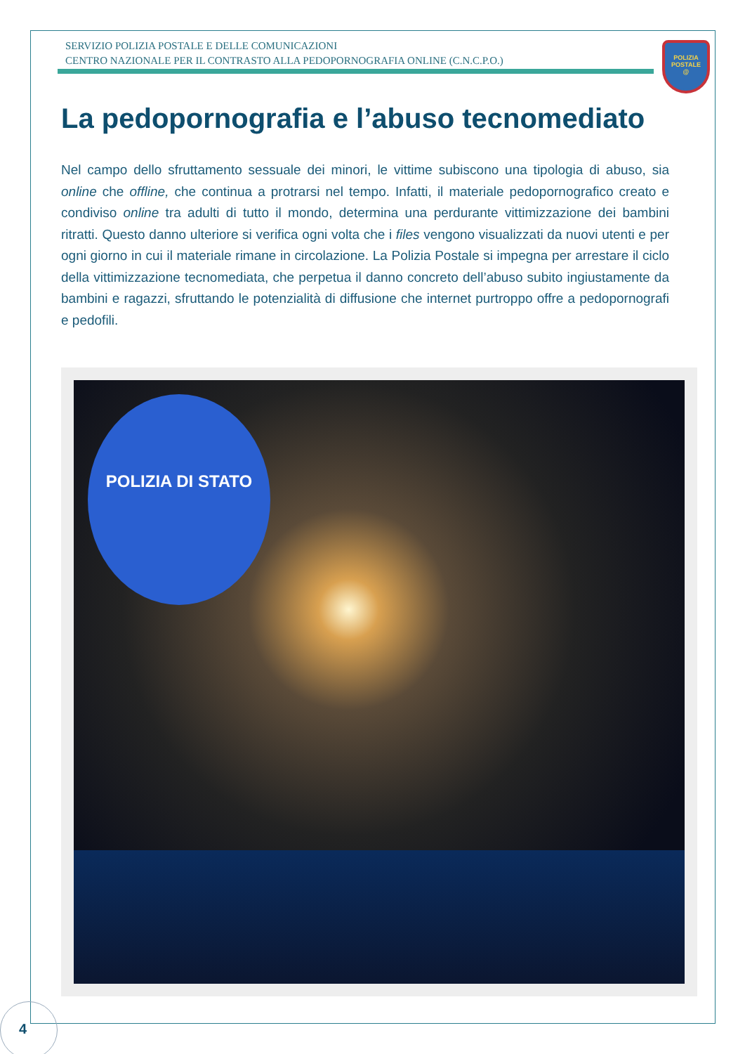SERVIZIO POLIZIA POSTALE E DELLE COMUNICAZIONI
CENTRO NAZIONALE PER IL CONTRASTO ALLA PEDOPORNOGRAFIA ONLINE (C.N.C.P.O.)
POLIZIA
POSTALE
@
La pedopornografia e l’abuso tecnomediato
Nel campo dello sfruttamento sessuale dei minori, le vittime subiscono una tipologia di abuso, sia online che offline, che continua a protrarsi nel tempo. Infatti, il materiale pedopornografico creato e condiviso online tra adulti di tutto il mondo, determina una perdurante vittimizzazione dei bambini ritratti. Questo danno ulteriore si verifica ogni volta che i files vengono visualizzati da nuovi utenti e per ogni giorno in cui il materiale rimane in circolazione. La Polizia Postale si impegna per arrestare il ciclo della vittimizzazione tecnomediata, che perpetua il danno concreto dell’abuso subito ingiustamente da bambini e ragazzi, sfruttando le potenzialità di diffusione che internet purtroppo offre a pedopornografi e pedofili.
POLIZIA DI STATO
4